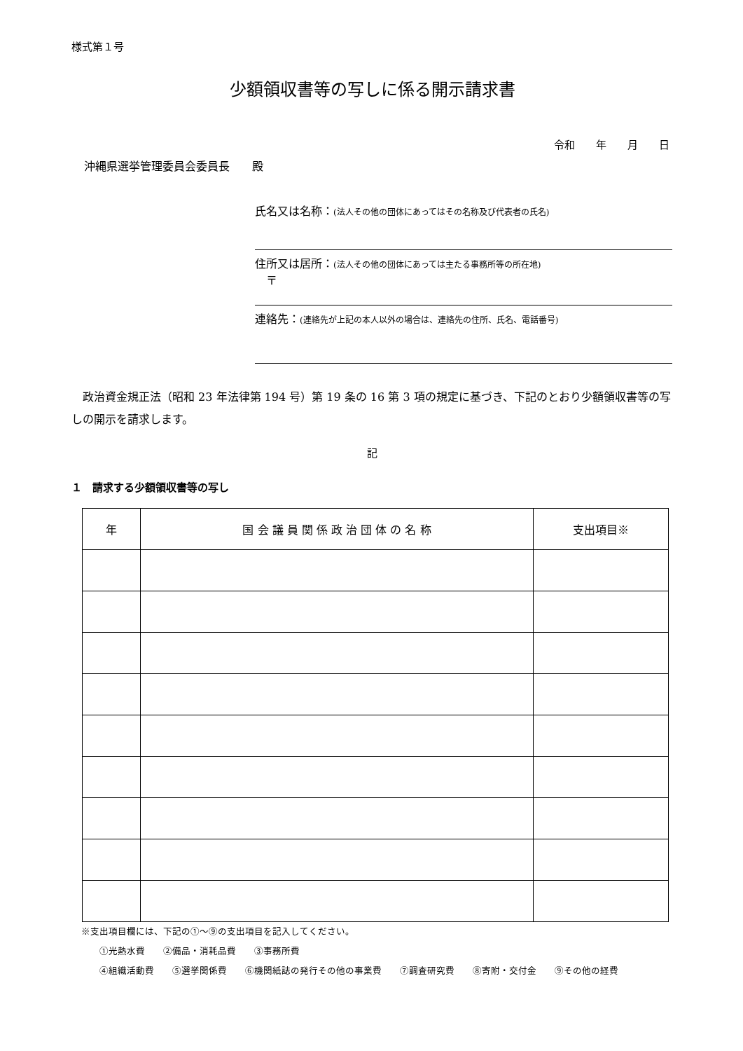様式第１号
少額領収書等の写しに係る開示請求書
令和　　年　　月　　日
沖縄県選挙管理委員会委員長　　殿
氏名又は名称：(法人その他の団体にあってはその名称及び代表者の氏名)
住所又は居所：(法人その他の団体にあっては主たる事務所等の所在地)
　〒
連絡先：(連絡先が上記の本人以外の場合は、連絡先の住所、氏名、電話番号)
政治資金規正法（昭和 23 年法律第 194 号）第 19 条の 16 第 3 項の規定に基づき、下記のとおり少額領収書等の写しの開示を請求します。
記
１　請求する少額領収書等の写し
| 年 | 国 会 議 員 関 係 政 治 団 体 の 名 称 | 支出項目※ |
| --- | --- | --- |
※支出項目欄には、下記の①～⑨の支出項目を記入してください。
　　①光熱水費　　②備品・消耗品費　　③事務所費
　　④組織活動費　　⑤選挙関係費　　⑥機関紙誌の発行その他の事業費　　⑦調査研究費　　⑧寄附・交付金　　⑨その他の経費